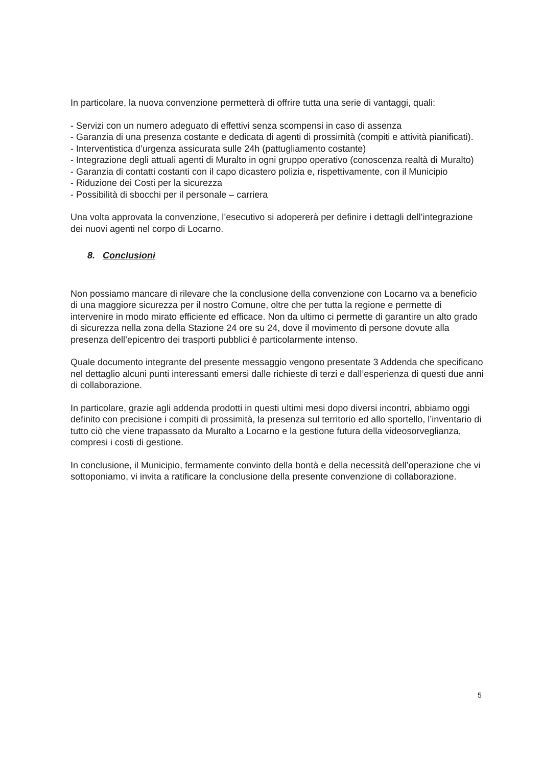In particolare, la nuova convenzione permetterà di offrire tutta una serie di vantaggi, quali:
- Servizi con un numero adeguato di effettivi senza scompensi in caso di assenza
- Garanzia di una presenza costante e dedicata di agenti di prossimità (compiti e attività pianificati).
- Interventistica d’urgenza assicurata sulle 24h (pattugliamento costante)
- Integrazione degli attuali agenti di Muralto in ogni gruppo operativo (conoscenza realtà di Muralto)
- Garanzia di contatti costanti con il capo dicastero polizia e, rispettivamente, con il Municipio
- Riduzione dei Costi per la sicurezza
- Possibilità di sbocchi per il personale – carriera
Una volta approvata la convenzione, l’esecutivo si adopererà per definire i dettagli dell’integrazione dei nuovi agenti nel corpo di Locarno.
8. Conclusioni
Non possiamo mancare di rilevare che la conclusione della convenzione con Locarno va a beneficio di una maggiore sicurezza per il nostro Comune, oltre che per tutta la regione e permette di intervenire in modo mirato efficiente ed efficace. Non da ultimo ci permette di garantire un alto grado di sicurezza nella zona della Stazione 24 ore su 24, dove il movimento di persone dovute alla presenza dell’epicentro dei trasporti pubblici è particolarmente intenso.
Quale documento integrante del presente messaggio vengono presentate 3 Addenda che specificano nel dettaglio alcuni punti interessanti emersi dalle richieste di terzi e dall’esperienza di questi due anni di collaborazione.
In particolare, grazie agli addenda prodotti in questi ultimi mesi dopo diversi incontri, abbiamo oggi definito con precisione i compiti di prossimità, la presenza sul territorio ed allo sportello, l’inventario di tutto ciò che viene trapassato da Muralto a Locarno e la gestione futura della videosorveglianza, compresi i costi di gestione.
In conclusione, il Municipio, fermamente convinto della bontà e della necessità dell’operazione che vi sottoponiamo, vi invita a ratificare la conclusione della presente convenzione di collaborazione.
5